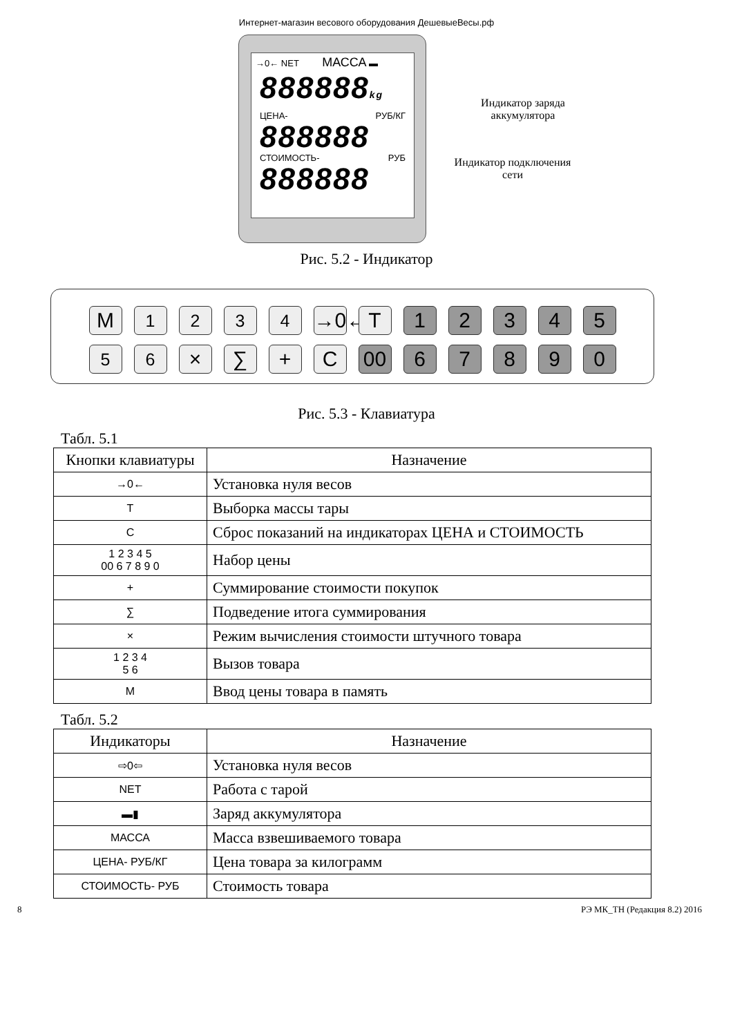Интернет-магазин весового оборудования ДешевыеВесы.рф
→0← NET МАССА ▬
888888kg
ЦЕНА- РУБ/КГ
888888
СТОИМОСТЬ- РУБ
888888
Индикатор заряда аккумулятора
Индикатор подключения сети
Рис. 5.2 - Индикатор
M <sup>1</sup> <sup>2</sup> <sup>3</sup> <sup>4</sup> →0←
T 1 2 3 4 5
<sup>5</sup> <sup>6</sup> × ∑ + C 00 6 7 8 9 0
Рис. 5.3 - Клавиатура
Табл. 5.1
| Кнопки клавиатуры | Назначение |
| --- | --- |
| →0← | Установка нуля весов |
| T | Выборка массы тары |
| C | Сброс показаний на индикаторах ЦЕНА и СТОИМОСТЬ |
| 1 2 3 4 5 00 6 7 8 9 0 | Набор цены |
| + | Суммирование стоимости покупок |
| ∑ | Подведение итога суммирования |
| × | Режим вычисления стоимости штучного товара |
| 1 2 3 4 5 6 | Вызов товара |
| M | Ввод цены товара в память |
Табл. 5.2
| Индикаторы | Назначение |
| --- | --- |
| ⇨0⇦ | Установка нуля весов |
| NET | Работа с тарой |
| ▬▮ | Заряд аккумулятора |
| МАССА | Масса взвешиваемого товара |
| ЦЕНА- РУБ/КГ | Цена товара за килограмм |
| СТОИМОСТЬ- РУБ | Стоимость товара |
8 РЭ МК_ТН (Редакция 8.2) 2016